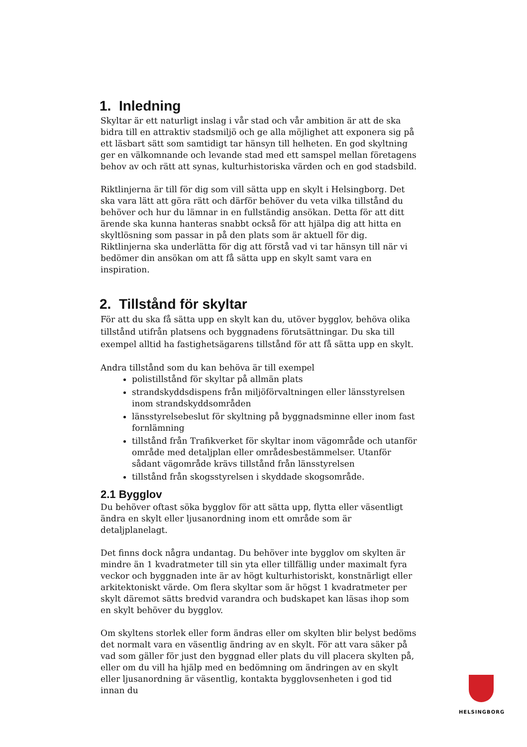1. Inledning
Skyltar är ett naturligt inslag i vår stad och vår ambition är att de ska bidra till en attraktiv stadsmiljö och ge alla möjlighet att exponera sig på ett läsbart sätt som samtidigt tar hänsyn till helheten. En god skyltning ger en välkomnande och levande stad med ett samspel mellan företagens behov av och rätt att synas, kulturhistoriska värden och en god stadsbild.
Riktlinjerna är till för dig som vill sätta upp en skylt i Helsingborg. Det ska vara lätt att göra rätt och därför behöver du veta vilka tillstånd du behöver och hur du lämnar in en fullständig ansökan. Detta för att ditt ärende ska kunna hanteras snabbt också för att hjälpa dig att hitta en skyltlösning som passar in på den plats som är aktuell för dig. Riktlinjerna ska underlätta för dig att förstå vad vi tar hänsyn till när vi bedömer din ansökan om att få sätta upp en skylt samt vara en inspiration.
2. Tillstånd för skyltar
För att du ska få sätta upp en skylt kan du, utöver bygglov, behöva olika tillstånd utifrån platsens och byggnadens förutsättningar. Du ska till exempel alltid ha fastighetsägarens tillstånd för att få sätta upp en skylt.
Andra tillstånd som du kan behöva är till exempel
polistillstånd för skyltar på allmän plats
strandskyddsdispens från miljöförvaltningen eller länsstyrelsen inom strandskyddsområden
länsstyrelsebeslut för skyltning på byggnadsminne eller inom fast fornlämning
tillstånd från Trafikverket för skyltar inom vägområde och utanför område med detaljplan eller områdesbestämmelser. Utanför sådant vägområde krävs tillstånd från länsstyrelsen
tillstånd från skogsstyrelsen i skyddade skogsområde.
2.1 Bygglov
Du behöver oftast söka bygglov för att sätta upp, flytta eller väsentligt ändra en skylt eller ljusanordning inom ett område som är detaljplanelagt.
Det finns dock några undantag. Du behöver inte bygglov om skylten är mindre än 1 kvadratmeter till sin yta eller tillfällig under maximalt fyra veckor och byggnaden inte är av högt kulturhistoriskt, konstnärligt eller arkitektoniskt värde. Om flera skyltar som är högst 1 kvadratmeter per skylt däremot sätts bredvid varandra och budskapet kan läsas ihop som en skylt behöver du bygglov.
Om skyltens storlek eller form ändras eller om skylten blir belyst bedöms det normalt vara en väsentlig ändring av en skylt. För att vara säker på vad som gäller för just den byggnad eller plats du vill placera skylten på, eller om du vill ha hjälp med en bedömning om ändringen av en skylt eller ljusanordning är väsentlig, kontakta bygglovsenheten i god tid innan du
HELSINGBORG